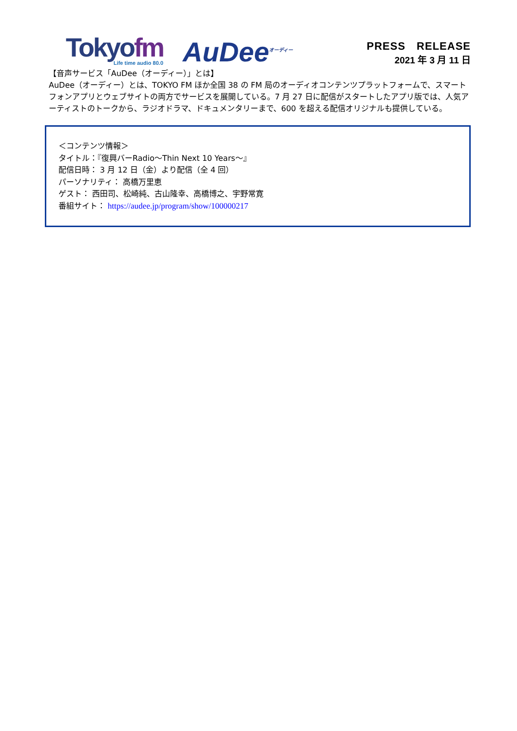Tokyofm
Life time audio 80.0
AuDee<sup>オーディー</sup>
PRESS　RELEASE
2021 年 3 月 11 日
【音声サービス「AuDee（オーディー）」とは】
AuDee（オーディー）とは、TOKYO FM ほか全国 38 の FM 局のオーディオコンテンツプラットフォームで、スマートフォンアプリとウェブサイトの両方でサービスを展開している。7 月 27 日に配信がスタートしたアプリ版では、人気アーティストのトークから、ラジオドラマ、ドキュメンタリーまで、600 を超える配信オリジナルも提供している。
＜コンテンツ情報＞
タイトル：『復興バーRadio～Thin Next 10 Years～』
配信日時： 3 月 12 日（金）より配信（全 4 回）
パーソナリティ： 高橋万里恵
ゲスト： 西田司、松崎純、古山隆幸、高橋博之、宇野常寛
番組サイト： https://audee.jp/program/show/100000217